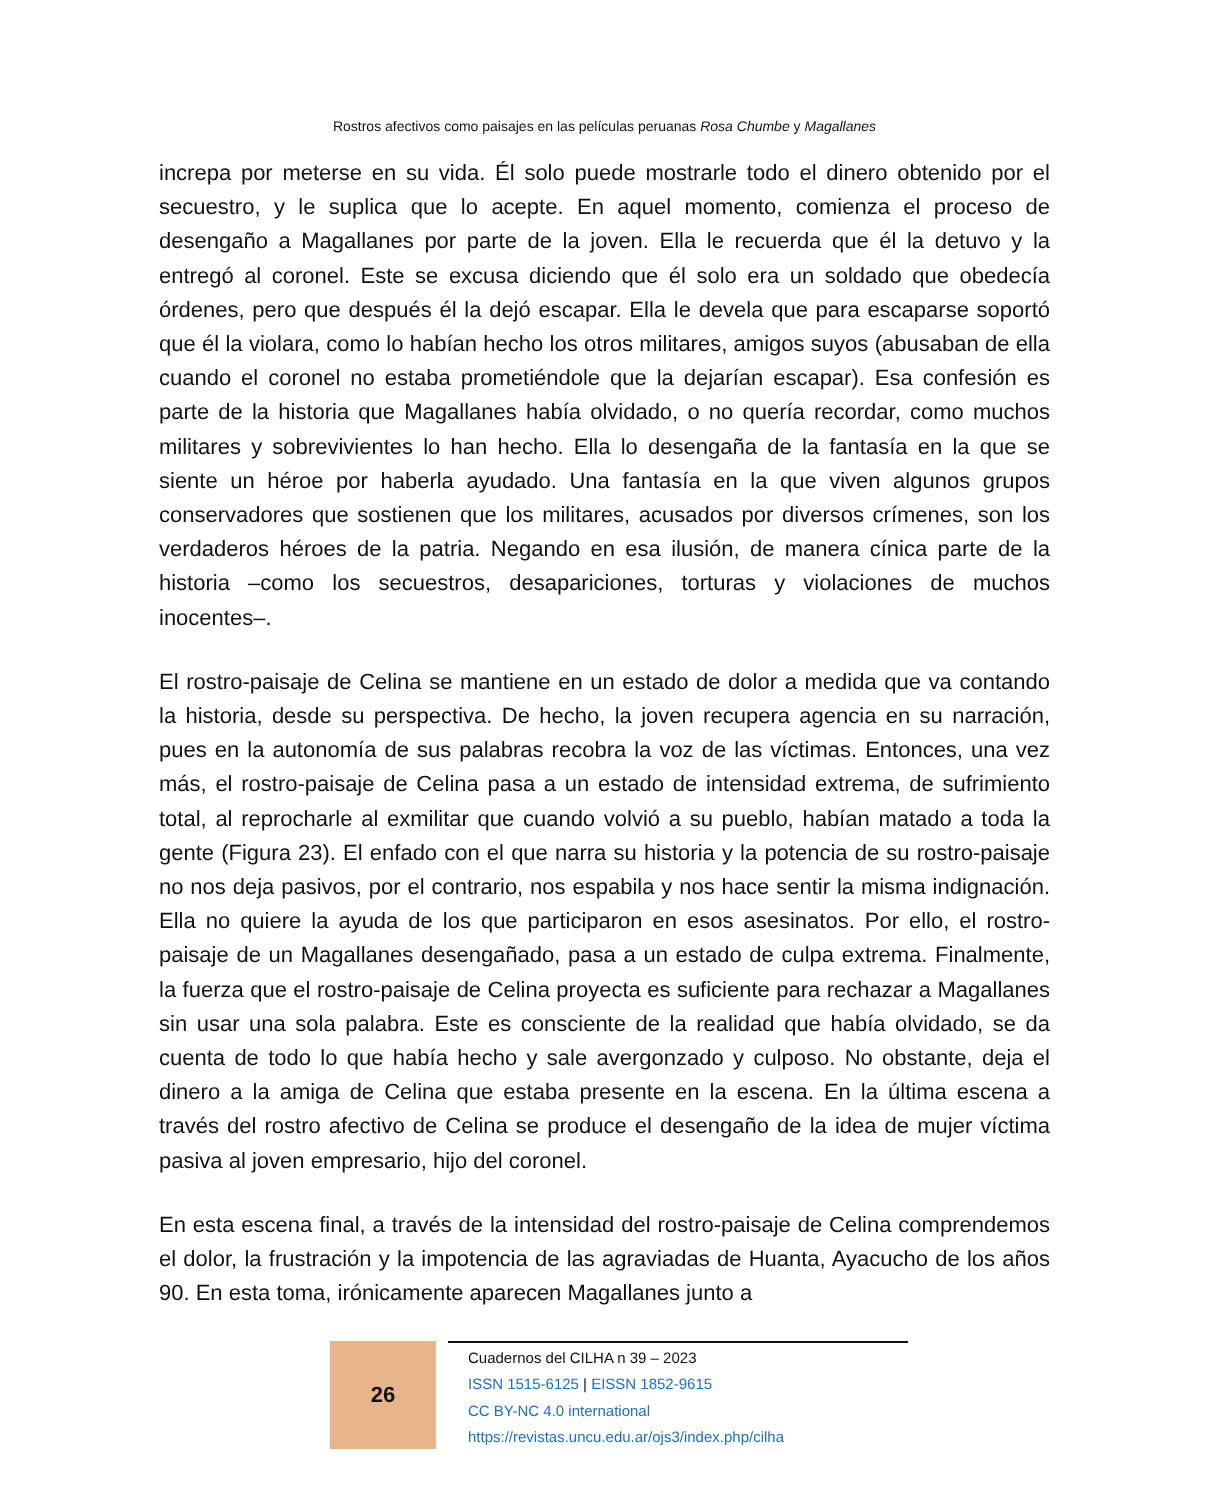Rostros afectivos como paisajes en las películas peruanas Rosa Chumbe y Magallanes
increpa por meterse en su vida. Él solo puede mostrarle todo el dinero obtenido por el secuestro, y le suplica que lo acepte. En aquel momento, comienza el proceso de desengaño a Magallanes por parte de la joven. Ella le recuerda que él la detuvo y la entregó al coronel. Este se excusa diciendo que él solo era un soldado que obedecía órdenes, pero que después él la dejó escapar. Ella le devela que para escaparse soportó que él la violara, como lo habían hecho los otros militares, amigos suyos (abusaban de ella cuando el coronel no estaba prometiéndole que la dejarían escapar). Esa confesión es parte de la historia que Magallanes había olvidado, o no quería recordar, como muchos militares y sobrevivientes lo han hecho. Ella lo desengaña de la fantasía en la que se siente un héroe por haberla ayudado. Una fantasía en la que viven algunos grupos conservadores que sostienen que los militares, acusados por diversos crímenes, son los verdaderos héroes de la patria. Negando en esa ilusión, de manera cínica parte de la historia –como los secuestros, desapariciones, torturas y violaciones de muchos inocentes–.
El rostro-paisaje de Celina se mantiene en un estado de dolor a medida que va contando la historia, desde su perspectiva. De hecho, la joven recupera agencia en su narración, pues en la autonomía de sus palabras recobra la voz de las víctimas. Entonces, una vez más, el rostro-paisaje de Celina pasa a un estado de intensidad extrema, de sufrimiento total, al reprocharle al exmilitar que cuando volvió a su pueblo, habían matado a toda la gente (Figura 23). El enfado con el que narra su historia y la potencia de su rostro-paisaje no nos deja pasivos, por el contrario, nos espabila y nos hace sentir la misma indignación. Ella no quiere la ayuda de los que participaron en esos asesinatos. Por ello, el rostro-paisaje de un Magallanes desengañado, pasa a un estado de culpa extrema. Finalmente, la fuerza que el rostro-paisaje de Celina proyecta es suficiente para rechazar a Magallanes sin usar una sola palabra. Este es consciente de la realidad que había olvidado, se da cuenta de todo lo que había hecho y sale avergonzado y culposo. No obstante, deja el dinero a la amiga de Celina que estaba presente en la escena. En la última escena a través del rostro afectivo de Celina se produce el desengaño de la idea de mujer víctima pasiva al joven empresario, hijo del coronel.
En esta escena final, a través de la intensidad del rostro-paisaje de Celina comprendemos el dolor, la frustración y la impotencia de las agraviadas de Huanta, Ayacucho de los años 90. En esta toma, irónicamente aparecen Magallanes junto a
26
Cuadernos del CILHA n 39 – 2023
ISSN 1515-6125 | EISSN 1852-9615
CC BY-NC 4.0 international
https://revistas.uncu.edu.ar/ojs3/index.php/cilha